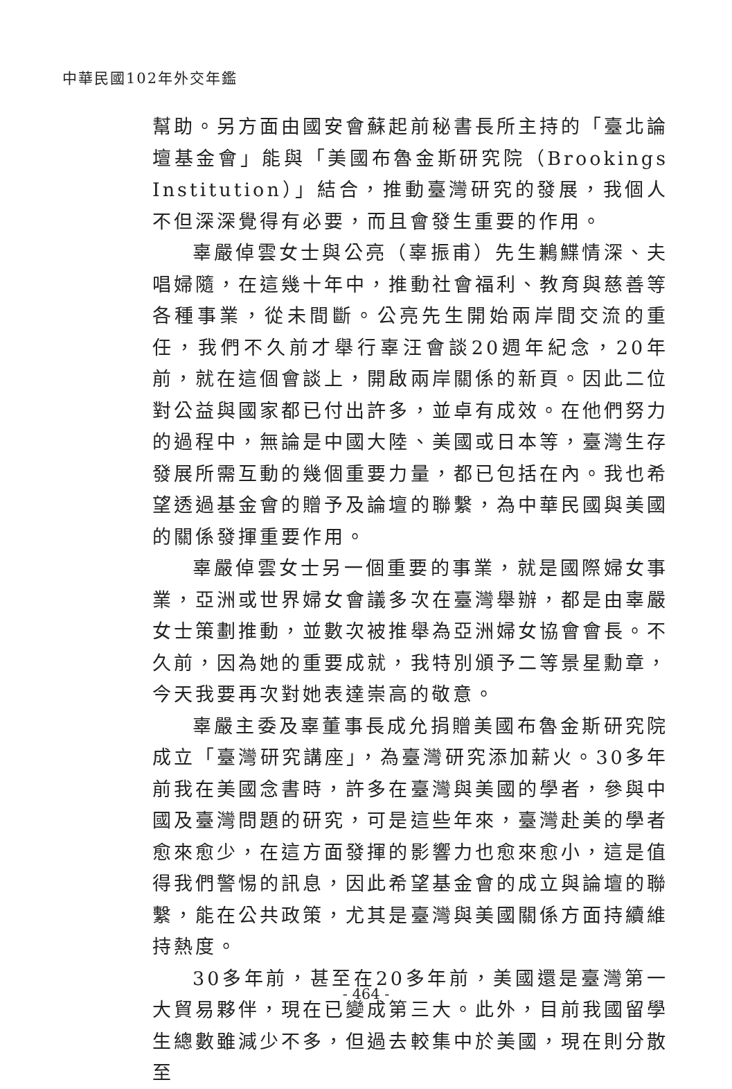中華民國102年外交年鑑
幫助。另方面由國安會蘇起前秘書長所主持的「臺北論壇基金會」能與「美國布魯金斯研究院（Brookings Institution）」結合，推動臺灣研究的發展，我個人不但深深覺得有必要，而且會發生重要的作用。
辜嚴倬雲女士與公亮（辜振甫）先生鶼鰈情深、夫唱婦隨，在這幾十年中，推動社會福利、教育與慈善等各種事業，從未間斷。公亮先生開始兩岸間交流的重任，我們不久前才舉行辜汪會談20週年紀念，20年前，就在這個會談上，開啟兩岸關係的新頁。因此二位對公益與國家都已付出許多，並卓有成效。在他們努力的過程中，無論是中國大陸、美國或日本等，臺灣生存發展所需互動的幾個重要力量，都已包括在內。我也希望透過基金會的贈予及論壇的聯繫，為中華民國與美國的關係發揮重要作用。
辜嚴倬雲女士另一個重要的事業，就是國際婦女事業，亞洲或世界婦女會議多次在臺灣舉辦，都是由辜嚴女士策劃推動，並數次被推舉為亞洲婦女協會會長。不久前，因為她的重要成就，我特別頒予二等景星勳章，今天我要再次對她表達崇高的敬意。
辜嚴主委及辜董事長成允捐贈美國布魯金斯研究院成立「臺灣研究講座」，為臺灣研究添加薪火。30多年前我在美國念書時，許多在臺灣與美國的學者，參與中國及臺灣問題的研究，可是這些年來，臺灣赴美的學者愈來愈少，在這方面發揮的影響力也愈來愈小，這是值得我們警惕的訊息，因此希望基金會的成立與論壇的聯繫，能在公共政策，尤其是臺灣與美國關係方面持續維持熱度。
30多年前，甚至在20多年前，美國還是臺灣第一大貿易夥伴，現在已變成第三大。此外，目前我國留學生總數雖減少不多，但過去較集中於美國，現在則分散至
- 464 -